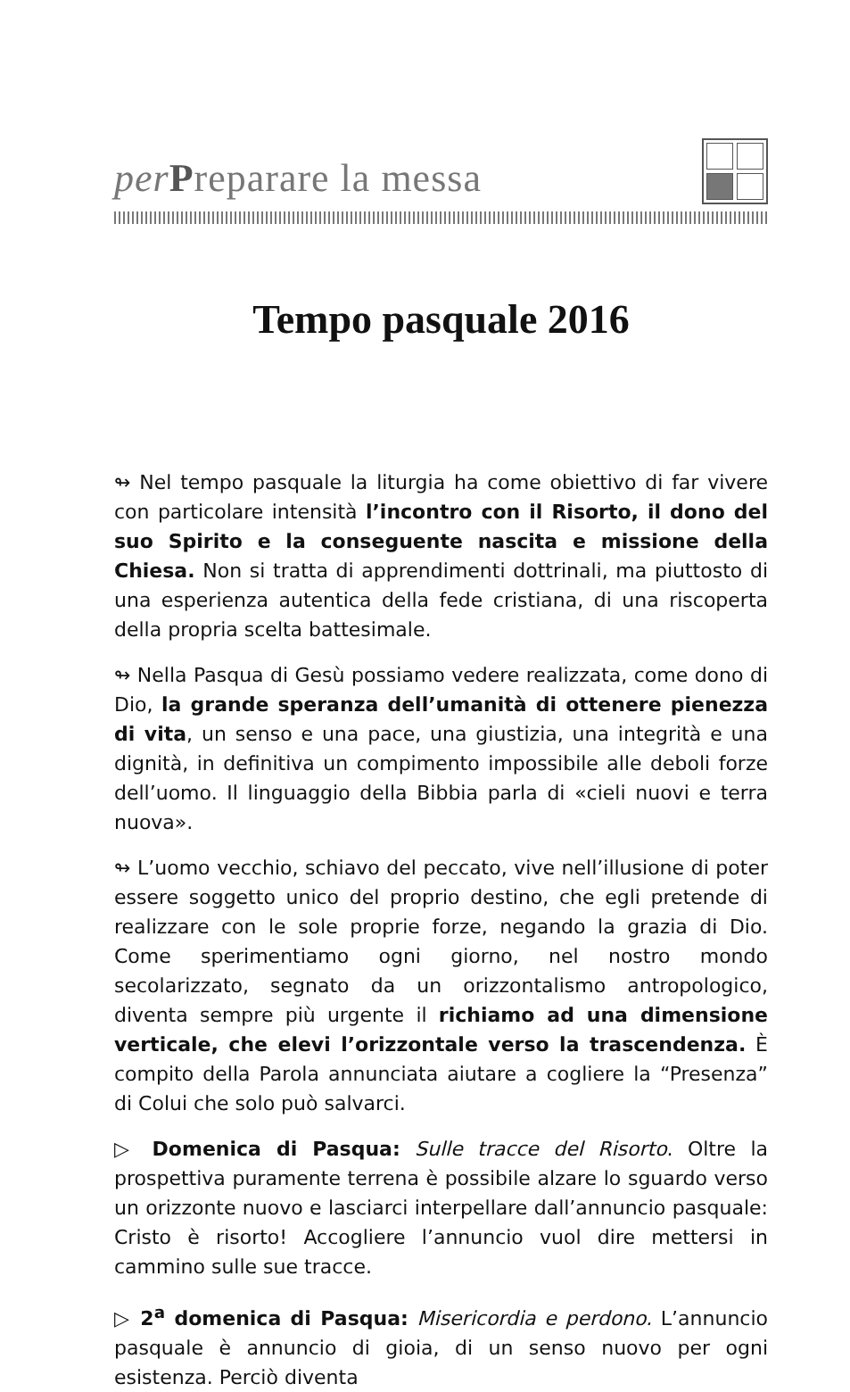per Preparare la messa
Tempo pasquale 2016
↬ Nel tempo pasquale la liturgia ha come obiettivo di far vivere con particolare intensità l’incontro con il Risorto, il dono del suo Spirito e la conseguente nascita e missione della Chiesa. Non si tratta di apprendimenti dottrinali, ma piuttosto di una esperienza autentica della fede cristiana, di una riscoperta della propria scelta battesimale.
↬ Nella Pasqua di Gesù possiamo vedere realizzata, come dono di Dio, la grande speranza dell’umanità di ottenere pienezza di vita, un senso e una pace, una giustizia, una integrità e una dignità, in definitiva un compimento impossibile alle deboli forze dell’uomo. Il linguaggio della Bibbia parla di «cieli nuovi e terra nuova».
↬ L’uomo vecchio, schiavo del peccato, vive nell’illusione di poter essere soggetto unico del proprio destino, che egli pretende di realizzare con le sole proprie forze, negando la grazia di Dio. Come sperimentiamo ogni giorno, nel nostro mondo secolarizzato, segnato da un orizzontalismo antropologico, diventa sempre più urgente il richiamo ad una dimensione verticale, che elevi l’orizzontale verso la trascendenza. È compito della Parola annunciata aiutare a cogliere la “Presenza” di Colui che solo può salvarci.
▷ Domenica di Pasqua: Sulle tracce del Risorto. Oltre la prospettiva puramente terrena è possibile alzare lo sguardo verso un orizzonte nuovo e lasciarci interpellare dall’annuncio pasquale: Cristo è risorto! Accogliere l’annuncio vuol dire mettersi in cammino sulle sue tracce.
▷ 2<sup>a</sup> domenica di Pasqua: Misericordia e perdono. L’annuncio pasquale è annuncio di gioia, di un senso nuovo per ogni esistenza. Perciò diventa